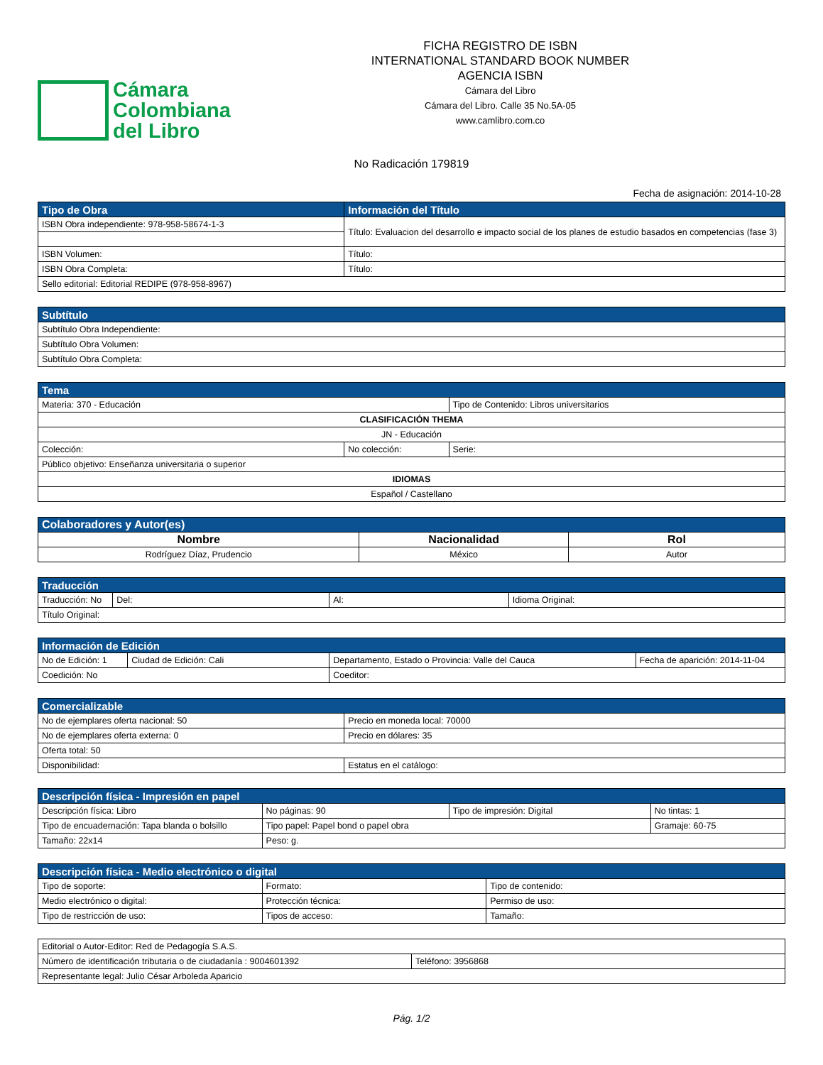Cámara
Colombiana
del Libro
FICHA REGISTRO DE ISBN
INTERNATIONAL STANDARD BOOK NUMBER
AGENCIA ISBN
Cámara del Libro
Cámara del Libro. Calle 35 No.5A-05
www.camlibro.com.co
No Radicación 179819
Fecha de asignación: 2014-10-28
| Tipo de Obra | Información del Título |
| --- | --- |
| ISBN Obra independiente: 978-958-58674-1-3 | Título: Evaluacion del desarrollo e impacto social de los planes de estudio basados en competencias (fase 3) |
| ISBN Volumen: | Título: |
| ISBN Obra Completa: | Título: |
| Sello editorial: Editorial REDIPE (978-958-8967) | |
| Subtítulo |
| --- |
| Subtítulo Obra Independiente: |
| Subtítulo Obra Volumen: |
| Subtítulo Obra Completa: |
| Tema | | |
| --- | --- | --- |
| Materia: 370 - Educación | | Tipo de Contenido: Libros universitarios |
| CLASIFICACIÓN THEMA | | |
| JN - Educación | | |
| Colección: | No colección: | Serie: |
| Público objetivo: Enseñanza universitaria o superior | | |
| IDIOMAS | | |
| Español / Castellano | | |
| Colaboradores y Autor(es) | | |
| --- | --- | --- |
| Nombre | Nacionalidad | Rol |
| Rodríguez Díaz, Prudencio | México | Autor |
| Traducción | | | |
| --- | --- | --- | --- |
| Traducción: No | Del: | Al: | Idioma Original: |
| Título Original: | | | |
| Información de Edición | | | |
| --- | --- | --- | --- |
| No de Edición: 1 | Ciudad de Edición: Cali | Departamento, Estado o Provincia: Valle del Cauca | Fecha de aparición: 2014-11-04 |
| Coedición: No | | Coeditor: | |
| Comercializable | |
| --- | --- |
| No de ejemplares oferta nacional: 50 | Precio en moneda local: 70000 |
| No de ejemplares oferta externa: 0 | Precio en dólares: 35 |
| Oferta total: 50 | |
| Disponibilidad: | Estatus en el catálogo: |
| Descripción física - Impresión en papel | | | |
| --- | --- | --- | --- |
| Descripción física: Libro | No páginas: 90 | Tipo de impresión: Digital | No tintas: 1 |
| Tipo de encuadernación: Tapa blanda o bolsillo | Tipo papel: Papel bond o papel obra | | Gramaje: 60-75 |
| Tamaño: 22x14 | Peso: g. | | |
| Descripción física - Medio electrónico o digital | | |
| --- | --- | --- |
| Tipo de soporte: | Formato: | Tipo de contenido: |
| Medio electrónico o digital: | Protección técnica: | Permiso de uso: |
| Tipo de restricción de uso: | Tipos de acceso: | Tamaño: |
| Editorial o Autor-Editor: Red de Pedagogía S.A.S. | |
| Número de identificación tributaria o de ciudadanía : 9004601392 | Teléfono: 3956868 |
| Representante legal: Julio César Arboleda Aparicio | |
Pág. 1/2